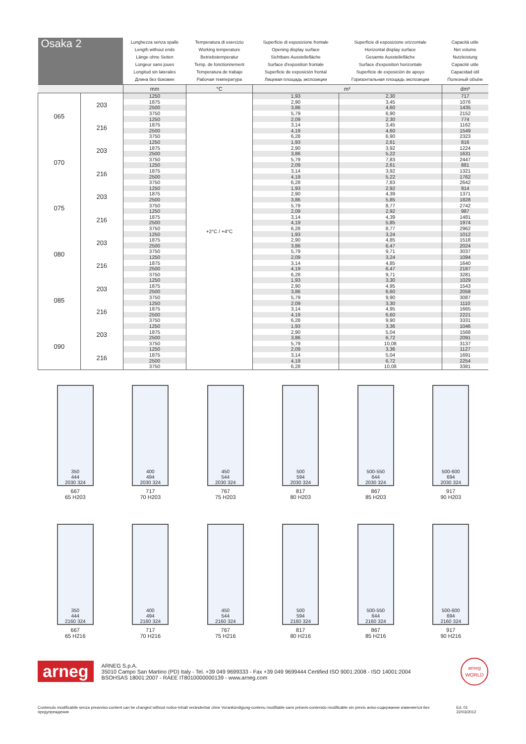| Osaka 2 | | Lunghezza senza spalle Length without ends Länge ohne Seiten Longeur sans joues Longitud sin laterales Длина без боковин | Temperatura di esercizio Working temperature Betriebstemperatur Temp. de fonctionnement Temperatura de trabajo Рабочая температура | Superficie di esposizione frontale Opening display surface Sichtbare Ausstellefläche Surface d'exposition frontale Superficie de exposición frontal Лицевая площадь экспозиции | Superficie di esposizione orizzontale Horizontal display surface Gesamte Ausstellefläche Surface d'exposition horizontale Superficie de exposición de apoyo Горизонтальная площадь экспозиции | Capacità utile Net volume Nutzleistung Capacité utile Capacidad útil Полезный объём |
| --- | --- | --- | --- | --- | --- | --- |
| | | mm | °C | m² | | dm³ |
| 065 | 203 | 1250 | +2°C / +4°C | 1,93 | 2,30 | 717 |
| | | 1875 | | 2,90 | 3,45 | 1076 |
| | | 2500 | | 3,86 | 4,60 | 1435 |
| | | 3750 | | 5,79 | 6,90 | 2152 |
| | 216 | 1250 | | 2,09 | 2,30 | 774 |
| | | 1875 | | 3,14 | 3,45 | 1162 |
| | | 2500 | | 4,19 | 4,60 | 1549 |
| | | 3750 | | 6,28 | 6,90 | 2323 |
| 070 | 203 | 1250 | | 1,93 | 2,61 | 816 |
| | | 1875 | | 2,90 | 3,92 | 1224 |
| | | 2500 | | 3,86 | 5,22 | 1631 |
| | | 3750 | | 5,79 | 7,83 | 2447 |
| | 216 | 1250 | | 2,09 | 2,61 | 881 |
| | | 1875 | | 3,14 | 3,92 | 1321 |
| | | 2500 | | 4,19 | 5,22 | 1762 |
| | | 3750 | | 6,28 | 7,83 | 2642 |
| 075 | 203 | 1250 | | 1,93 | 2,92 | 914 |
| | | 1875 | | 2,90 | 4,39 | 1371 |
| | | 2500 | | 3,86 | 5,85 | 1828 |
| | | 3750 | | 5,79 | 8,77 | 2742 |
| | 216 | 1250 | | 2,09 | 2,92 | 987 |
| | | 1875 | | 3,14 | 4,39 | 1481 |
| | | 2500 | | 4,19 | 5,85 | 1974 |
| | | 3750 | | 6,28 | 8,77 | 2962 |
| 080 | 203 | 1250 | | 1,93 | 3,24 | 1012 |
| | | 1875 | | 2,90 | 4,85 | 1518 |
| | | 2500 | | 3,86 | 6,47 | 2024 |
| | | 3750 | | 5,79 | 9,71 | 3037 |
| | 216 | 1250 | | 2,09 | 3,24 | 1094 |
| | | 1875 | | 3,14 | 4,85 | 1640 |
| | | 2500 | | 4,19 | 6,47 | 2187 |
| | | 3750 | | 6,28 | 9,71 | 3281 |
| 085 | 203 | 1250 | | 1,93 | 3,30 | 1029 |
| | | 1875 | | 2,90 | 4,95 | 1543 |
| | | 2500 | | 3,86 | 6,60 | 2058 |
| | | 3750 | | 5,79 | 9,90 | 3087 |
| | 216 | 1250 | | 2,09 | 3,30 | 1110 |
| | | 1875 | | 3,14 | 4,95 | 1665 |
| | | 2500 | | 4,19 | 6,60 | 2221 |
| | | 3750 | | 6,28 | 9,90 | 3331 |
| 090 | 203 | 1250 | | 1,93 | 3,36 | 1046 |
| | | 1875 | | 2,90 | 5,04 | 1568 |
| | | 2500 | | 3,86 | 6,72 | 2091 |
| | | 3750 | | 5,79 | 10,08 | 3137 |
| | 216 | 1250 | | 2,09 | 3,36 | 1127 |
| | | 1875 | | 3,14 | 5,04 | 1691 |
| | | 2500 | | 4,19 | 6,72 | 2254 |
| | | 3750 | | 6,28 | 10,08 | 3381 |
350
444
2030 324
667
65 H203
400
494
2030 324
717
70 H203
450
544
2030 324
767
75 H203
500
594
2030 324
817
80 H203
500-550
644
2030 324
867
85 H203
500-600
694
2030 324
917
90 H203
350
444
2160 324
667
65 H216
400
494
2160 324
717
70 H216
450
544
2160 324
767
75 H216
500
594
2160 324
817
80 H216
500-550
644
2160 324
867
85 H216
500-600
694
2160 324
917
90 H216
arneg
ARNEG S.p.A.
35010 Campo San Martino (PD) Italy - Tel. +39 049 9699333 - Fax +39 049 9699444 Certified ISO 9001:2008 - ISO 14001:2004
BSOHSAS 18001:2007 - RAEE IT8010000000139 - www.arneg.com
arneg
WORLD
Contenuto modificabile senza preavviso-content can be changed without notice-Inhalt veränderbar ohne Vorankündigung-contenu modifiable sans préavis-contenido modificable sin previo aviso-содержание изменяется без предупреждения Ed. 01 22/03/2012